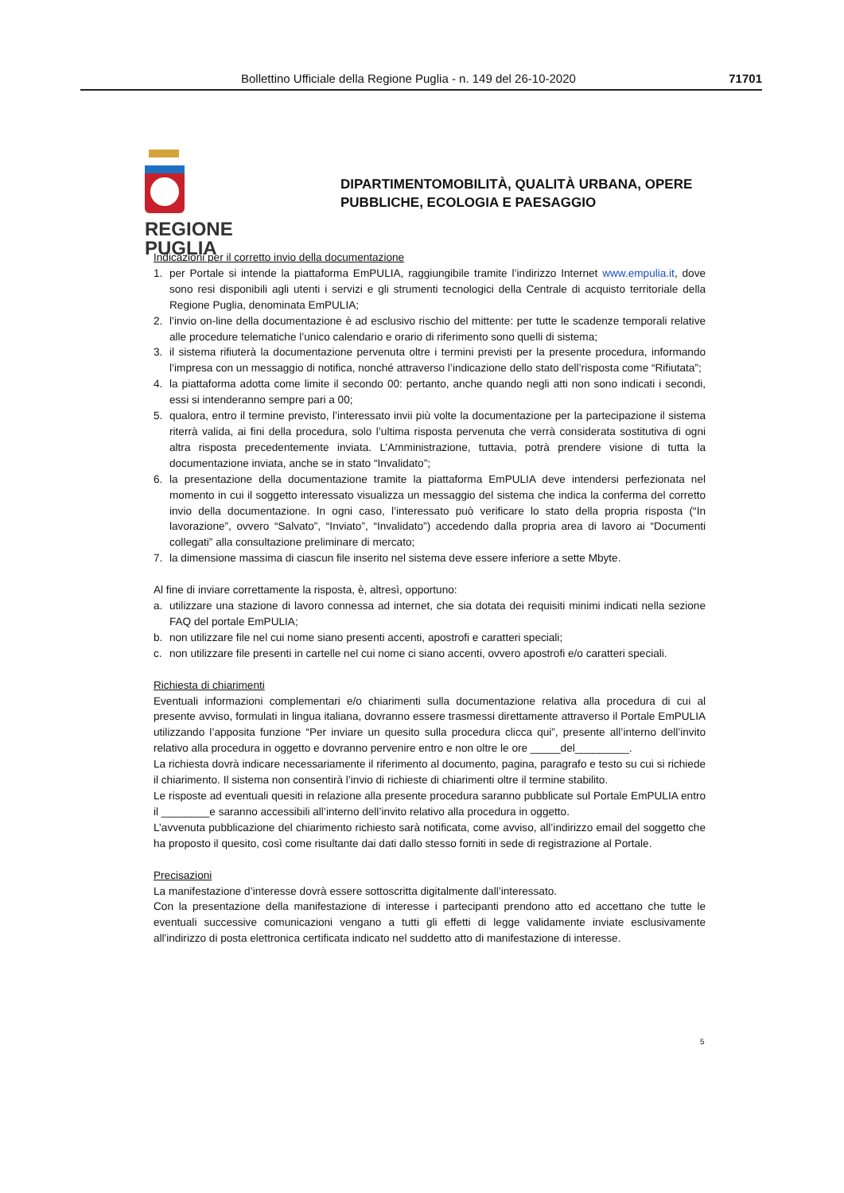Bollettino Ufficiale della Regione Puglia - n. 149 del 26-10-2020 71701
REGIONE
PUGLIA
DIPARTIMENTOMOBILITÀ, QUALITÀ URBANA, OPERE
PUBBLICHE, ECOLOGIA E PAESAGGIO
Indicazioni per il corretto invio della documentazione
1. per Portale si intende la piattaforma EmPULIA, raggiungibile tramite l’indirizzo Internet www.empulia.it, dove sono resi disponibili agli utenti i servizi e gli strumenti tecnologici della Centrale di acquisto territoriale della Regione Puglia, denominata EmPULIA;
2. l’invio on-line della documentazione è ad esclusivo rischio del mittente: per tutte le scadenze temporali relative alle procedure telematiche l’unico calendario e orario di riferimento sono quelli di sistema;
3. il sistema rifiuterà la documentazione pervenuta oltre i termini previsti per la presente procedura, informando l’impresa con un messaggio di notifica, nonché attraverso l’indicazione dello stato dell’risposta come “Rifiutata”;
4. la piattaforma adotta come limite il secondo 00: pertanto, anche quando negli atti non sono indicati i secondi, essi si intenderanno sempre pari a 00;
5. qualora, entro il termine previsto, l’interessato invii più volte la documentazione per la partecipazione il sistema riterrà valida, ai fini della procedura, solo l’ultima risposta pervenuta che verrà considerata sostitutiva di ogni altra risposta precedentemente inviata. L’Amministrazione, tuttavia, potrà prendere visione di tutta la documentazione inviata, anche se in stato “Invalidato”;
6. la presentazione della documentazione tramite la piattaforma EmPULIA deve intendersi perfezionata nel momento in cui il soggetto interessato visualizza un messaggio del sistema che indica la conferma del corretto invio della documentazione. In ogni caso, l’interessato può verificare lo stato della propria risposta (“In lavorazione”, ovvero “Salvato”, “Inviato”, “Invalidato”) accedendo dalla propria area di lavoro ai “Documenti collegati” alla consultazione preliminare di mercato;
7. la dimensione massima di ciascun file inserito nel sistema deve essere inferiore a sette Mbyte.
Al fine di inviare correttamente la risposta, è, altresì, opportuno:
a. utilizzare una stazione di lavoro connessa ad internet, che sia dotata dei requisiti minimi indicati nella sezione FAQ del portale EmPULIA;
b. non utilizzare file nel cui nome siano presenti accenti, apostrofi e caratteri speciali;
c. non utilizzare file presenti in cartelle nel cui nome ci siano accenti, ovvero apostrofi e/o caratteri speciali.
Richiesta di chiarimenti
Eventuali informazioni complementari e/o chiarimenti sulla documentazione relativa alla procedura di cui al presente avviso, formulati in lingua italiana, dovranno essere trasmessi direttamente attraverso il Portale EmPULIA utilizzando l’apposita funzione “Per inviare un quesito sulla procedura clicca qui”, presente all’interno dell’invito relativo alla procedura in oggetto e dovranno pervenire entro e non oltre le ore _____del_________.
La richiesta dovrà indicare necessariamente il riferimento al documento, pagina, paragrafo e testo su cui si richiede il chiarimento. Il sistema non consentirà l’invio di richieste di chiarimenti oltre il termine stabilito.
Le risposte ad eventuali quesiti in relazione alla presente procedura saranno pubblicate sul Portale EmPULIA entro il ________e saranno accessibili all’interno dell’invito relativo alla procedura in oggetto.
L’avvenuta pubblicazione del chiarimento richiesto sarà notificata, come avviso, all’indirizzo email del soggetto che ha proposto il quesito, così come risultante dai dati dallo stesso forniti in sede di registrazione al Portale.
Precisazioni
La manifestazione d’interesse dovrà essere sottoscritta digitalmente dall’interessato.
Con la presentazione della manifestazione di interesse i partecipanti prendono atto ed accettano che tutte le eventuali successive comunicazioni vengano a tutti gli effetti di legge validamente inviate esclusivamente all'indirizzo di posta elettronica certificata indicato nel suddetto atto di manifestazione di interesse.
5